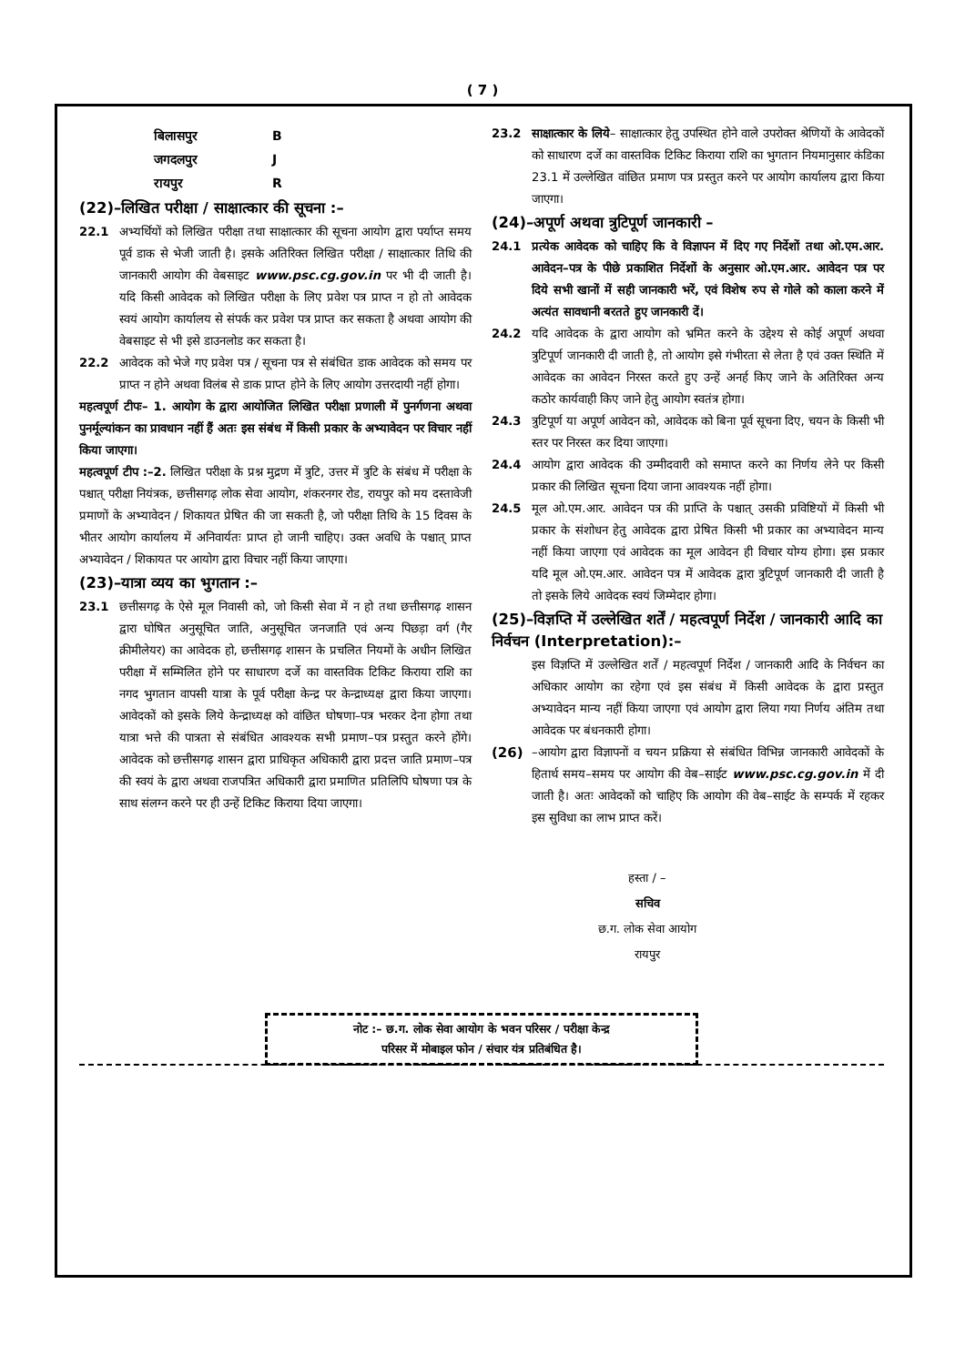( 7 )
| बिलासपुर | B |
| जगदलपुर | J |
| रायपुर | R |
(22)–लिखित परीक्षा / साक्षात्कार की सूचना :–
22.1 अभ्यर्थियों को लिखित परीक्षा तथा साक्षात्कार की सूचना आयोग द्वारा पर्याप्त समय पूर्व डाक से भेजी जाती है। इसके अतिरिक्त लिखित परीक्षा / साक्षात्कार तिथि की जानकारी आयोग की वेबसाइट www.psc.cg.gov.in पर भी दी जाती है। यदि किसी आवेदक को लिखित परीक्षा के लिए प्रवेश पत्र प्राप्त न हो तो आवेदक स्वयं आयोग कार्यालय से संपर्क कर प्रवेश पत्र प्राप्त कर सकता है अथवा आयोग की वेबसाइट से भी इसे डाउनलोड कर सकता है।
22.2 आवेदक को भेजे गए प्रवेश पत्र / सूचना पत्र से संबंधित डाक आवेदक को समय पर प्राप्त न होने अथवा विलंब से डाक प्राप्त होने के लिए आयोग उत्तरदायी नहीं होगा।
महत्वपूर्ण टीपः– 1. आयोग के द्वारा आयोजित लिखित परीक्षा प्रणाली में पुनर्गणना अथवा पुनर्मूल्यांकन का प्रावधान नहीं हैं अतः इस संबंध में किसी प्रकार के अभ्यावेदन पर विचार नहीं किया जाएगा।
महत्वपूर्ण टीप :–2. लिखित परीक्षा के प्रश्न मुद्रण में त्रुटि, उत्तर में त्रुटि के संबंध में परीक्षा के पश्चात् परीक्षा नियंत्रक, छत्तीसगढ़ लोक सेवा आयोग, शंकरनगर रोड, रायपुर को मय दस्तावेजी प्रमाणों के अभ्यावेदन / शिकायत प्रेषित की जा सकती है, जो परीक्षा तिथि के 15 दिवस के भीतर आयोग कार्यालय में अनिवार्यतः प्राप्त हो जानी चाहिए। उक्त अवधि के पश्चात् प्राप्त अभ्यावेदन / शिकायत पर आयोग द्वारा विचार नहीं किया जाएगा।
(23)–यात्रा व्यय का भुगतान :–
23.1 छत्तीसगढ़ के ऐसे मूल निवासी को, जो किसी सेवा में न हो तथा छत्तीसगढ़ शासन द्वारा घोषित अनुसूचित जाति, अनुसूचित जनजाति एवं अन्य पिछड़ा वर्ग (गैर क्रीमीलेयर) का आवेदक हो, छत्तीसगढ़ शासन के प्रचलित नियमों के अधीन लिखित परीक्षा में सम्मिलित होने पर साधारण दर्जे का वास्तविक टिकिट किराया राशि का नगद भुगतान वापसी यात्रा के पूर्व परीक्षा केन्द्र पर केन्द्राध्यक्ष द्वारा किया जाएगा। आवेदकों को इसके लिये केन्द्राध्यक्ष को वांछित घोषणा–पत्र भरकर देना होगा तथा यात्रा भत्ते की पात्रता से संबंधित आवश्यक सभी प्रमाण–पत्र प्रस्तुत करने होंगे। आवेदक को छत्तीसगढ़ शासन द्वारा प्राधिकृत अधिकारी द्वारा प्रदत्त जाति प्रमाण–पत्र की स्वयं के द्वारा अथवा राजपत्रित अधिकारी द्वारा प्रमाणित प्रतिलिपि घोषणा पत्र के साथ संलग्न करने पर ही उन्हें टिकिट किराया दिया जाएगा।
23.2 साक्षात्कार के लिये– साक्षात्कार हेतु उपस्थित होने वाले उपरोक्त श्रेणियों के आवेदकों को साधारण दर्जे का वास्तविक टिकिट किराया राशि का भुगतान नियमानुसार कंडिका 23.1 में उल्लेखित वांछित प्रमाण पत्र प्रस्तुत करने पर आयोग कार्यालय द्वारा किया जाएगा।
(24)–अपूर्ण अथवा त्रुटिपूर्ण जानकारी –
24.1 प्रत्येक आवेदक को चाहिए कि वे विज्ञापन में दिए गए निर्देशों तथा ओ.एम.आर. आवेदन–पत्र के पीछे प्रकाशित निर्देशों के अनुसार ओ.एम.आर. आवेदन पत्र पर दिये सभी खानों में सही जानकारी भरें, एवं विशेष रुप से गोले को काला करने में अत्यंत सावधानी बरतते हुए जानकारी दें।
24.2 यदि आवेदक के द्वारा आयोग को भ्रमित करने के उद्देश्य से कोई अपूर्ण अथवा त्रुटिपूर्ण जानकारी दी जाती है, तो आयोग इसे गंभीरता से लेता है एवं उक्त स्थिति में आवेदक का आवेदन निरस्त करते हुए उन्हें अनर्ह किए जाने के अतिरिक्त अन्य कठोर कार्यवाही किए जाने हेतु आयोग स्वतंत्र होगा।
24.3 त्रुटिपूर्ण या अपूर्ण आवेदन को, आवेदक को बिना पूर्व सूचना दिए, चयन के किसी भी स्तर पर निरस्त कर दिया जाएगा।
24.4 आयोग द्वारा आवेदक की उम्मीदवारी को समाप्त करने का निर्णय लेने पर किसी प्रकार की लिखित सूचना दिया जाना आवश्यक नहीं होगा।
24.5 मूल ओ.एम.आर. आवेदन पत्र की प्राप्ति के पश्चात् उसकी प्रविष्टियों में किसी भी प्रकार के संशोधन हेतु आवेदक द्वारा प्रेषित किसी भी प्रकार का अभ्यावेदन मान्य नहीं किया जाएगा एवं आवेदक का मूल आवेदन ही विचार योग्य होगा। इस प्रकार यदि मूल ओ.एम.आर. आवेदन पत्र में आवेदक द्वारा त्रुटिपूर्ण जानकारी दी जाती है तो इसके लिये आवेदक स्वयं जिम्मेदार होगा।
(25)–विज्ञप्ति में उल्लेखित शर्तें / महत्वपूर्ण निर्देश / जानकारी आदि का निर्वचन (Interpretation):–
इस विज्ञप्ति में उल्लेखित शर्तें / महत्वपूर्ण निर्देश / जानकारी आदि के निर्वचन का अधिकार आयोग का रहेगा एवं इस संबंध में किसी आवेदक के द्वारा प्रस्तुत अभ्यावेदन मान्य नहीं किया जाएगा एवं आयोग द्वारा लिया गया निर्णय अंतिम तथा आवेदक पर बंधनकारी होगा।
(26) –आयोग द्वारा विज्ञापनों व चयन प्रक्रिया से संबंधित विभिन्न जानकारी आवेदकों के हितार्थ समय–समय पर आयोग की वेब–साईट www.psc.cg.gov.in में दी जाती है। अतः आवेदकों को चाहिए कि आयोग की वेब–साईट के सम्पर्क में रहकर इस सुविधा का लाभ प्राप्त करें।
हस्ता / –
सचिव
छ.ग. लोक सेवा आयोग
रायपुर
नोट :– छ.ग. लोक सेवा आयोग के भवन परिसर / परीक्षा केन्द्र
परिसर में मोबाइल फोन / संचार यंत्र प्रतिबंधित है।